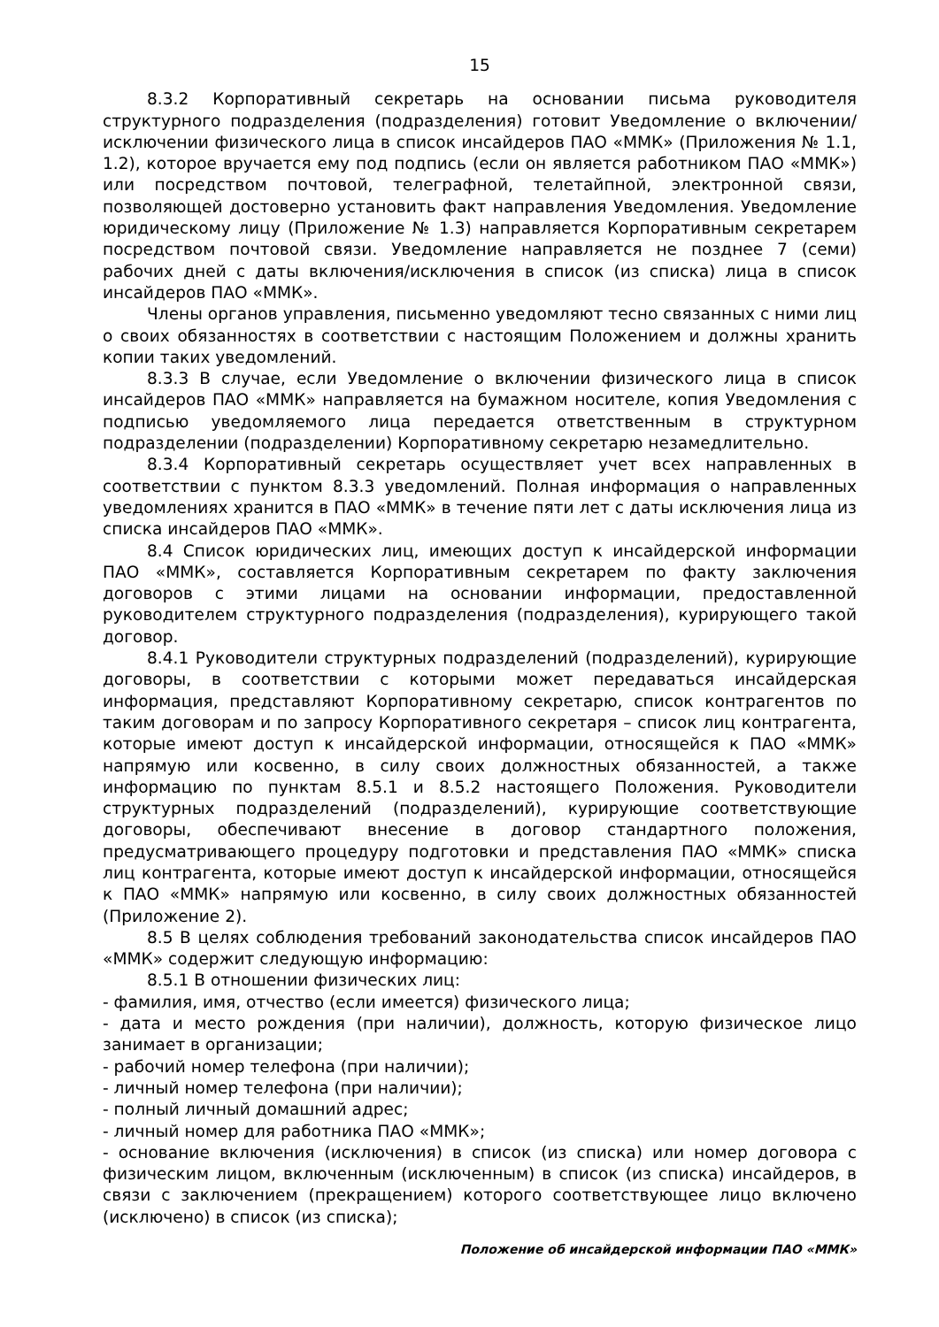15
8.3.2 Корпоративный секретарь на основании письма руководителя структурного подразделения (подразделения) готовит Уведомление о включении/исключении физического лица в список инсайдеров ПАО «ММК» (Приложения № 1.1, 1.2), которое вручается ему под подпись (если он является работником ПАО «ММК») или посредством почтовой, телеграфной, телетайпной, электронной связи, позволяющей достоверно установить факт направления Уведомления. Уведомление юридическому лицу (Приложение № 1.3) направляется Корпоративным секретарем посредством почтовой связи. Уведомление направляется не позднее 7 (семи) рабочих дней с даты включения/исключения в список (из списка) лица в список инсайдеров ПАО «ММК».
Члены органов управления, письменно уведомляют тесно связанных с ними лиц о своих обязанностях в соответствии с настоящим Положением и должны хранить копии таких уведомлений.
8.3.3 В случае, если Уведомление о включении физического лица в список инсайдеров ПАО «ММК» направляется на бумажном носителе, копия Уведомления с подписью уведомляемого лица передается ответственным в структурном подразделении (подразделении) Корпоративному секретарю незамедлительно.
8.3.4 Корпоративный секретарь осуществляет учет всех направленных в соответствии с пунктом 8.3.3 уведомлений. Полная информация о направленных уведомлениях хранится в ПАО «ММК» в течение пяти лет с даты исключения лица из списка инсайдеров ПАО «ММК».
8.4 Список юридических лиц, имеющих доступ к инсайдерской информации ПАО «ММК», составляется Корпоративным секретарем по факту заключения договоров с этими лицами на основании информации, предоставленной руководителем структурного подразделения (подразделения), курирующего такой договор.
8.4.1 Руководители структурных подразделений (подразделений), курирующие договоры, в соответствии с которыми может передаваться инсайдерская информация, представляют Корпоративному секретарю, список контрагентов по таким договорам и по запросу Корпоративного секретаря – список лиц контрагента, которые имеют доступ к инсайдерской информации, относящейся к ПАО «ММК» напрямую или косвенно, в силу своих должностных обязанностей, а также информацию по пунктам 8.5.1 и 8.5.2 настоящего Положения. Руководители структурных подразделений (подразделений), курирующие соответствующие договоры, обеспечивают внесение в договор стандартного положения, предусматривающего процедуру подготовки и представления ПАО «ММК» списка лиц контрагента, которые имеют доступ к инсайдерской информации, относящейся к ПАО «ММК» напрямую или косвенно, в силу своих должностных обязанностей (Приложение 2).
8.5 В целях соблюдения требований законодательства список инсайдеров ПАО «ММК» содержит следующую информацию:
8.5.1 В отношении физических лиц:
- фамилия, имя, отчество (если имеется) физического лица;
- дата и место рождения (при наличии), должность, которую физическое лицо занимает в организации;
- рабочий номер телефона (при наличии);
- личный номер телефона (при наличии);
- полный личный домашний адрес;
- личный номер для работника ПАО «ММК»;
- основание включения (исключения) в список (из списка) или номер договора с физическим лицом, включенным (исключенным) в список (из списка) инсайдеров, в связи с заключением (прекращением) которого соответствующее лицо включено (исключено) в список (из списка);
Положение об инсайдерской информации ПАО «ММК»